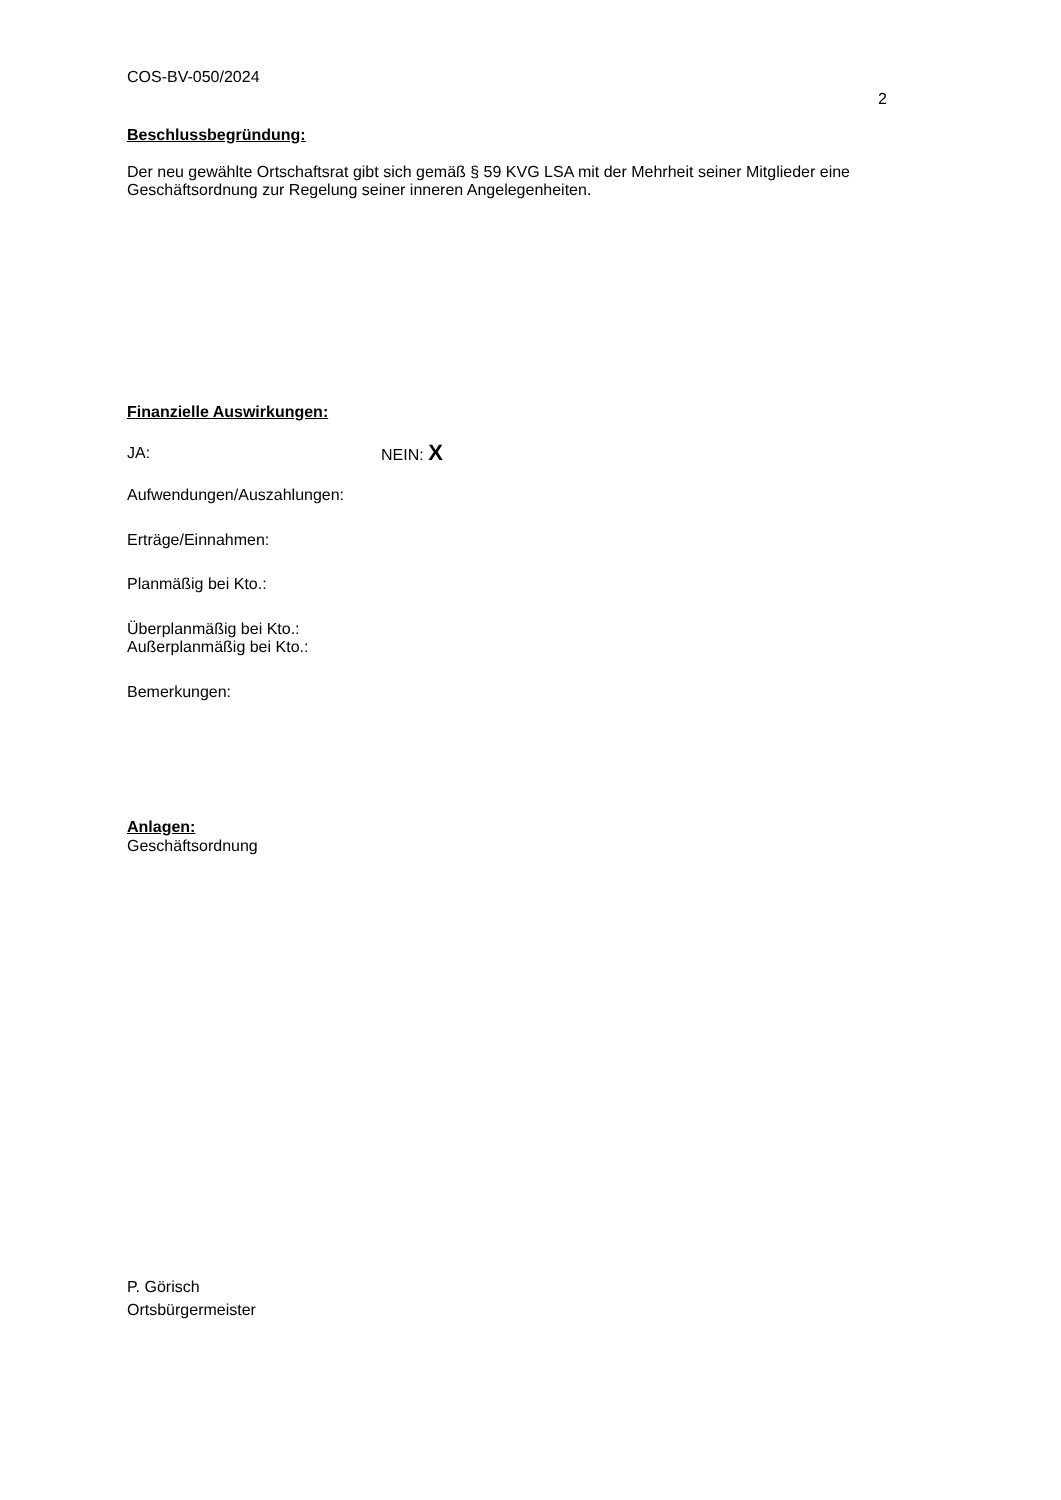COS-BV-050/2024
2
Beschlussbegründung:
Der neu gewählte Ortschaftsrat gibt sich gemäß § 59 KVG LSA mit der Mehrheit seiner Mitglieder eine Geschäftsordnung zur Regelung seiner inneren Angelegenheiten.
Finanzielle Auswirkungen:
JA: NEIN: X
Aufwendungen/Auszahlungen:
Erträge/Einnahmen:
Planmäßig bei Kto.:
Überplanmäßig bei Kto.:
Außerplanmäßig bei Kto.:
Bemerkungen:
Anlagen:
Geschäftsordnung
P. Görisch
Ortsbürgermeister